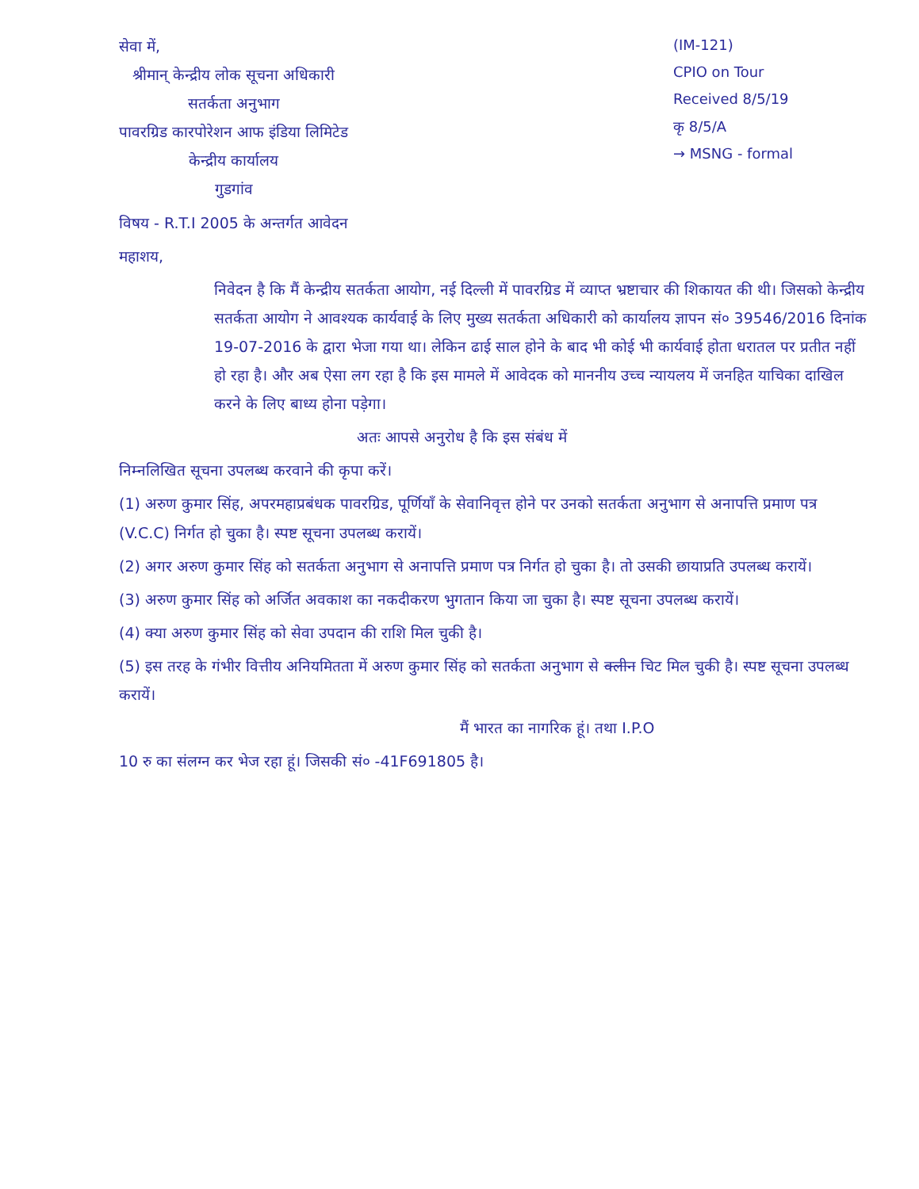सेवा में,
श्रीमान् केन्द्रीय लोक सूचना अधिकारी
सतर्कता अनुभाग
पावरग्रिड कारपोरेशन आफ इंडिया लिमिटेड
केन्द्रीय कार्यालय
गुडगांव
(IM-121)
CPIO on Tour
Received 8/5/19
कृ 8/5/A
→ MSNG - formal
विषय - R.T.I 2005 के अन्तर्गत आवेदन
महाशय,
निवेदन है कि मैं केन्द्रीय सतर्कता आयोग, नई दिल्ली में पावरग्रिड में व्याप्त भ्रष्टाचार की शिकायत की थी। जिसको केन्द्रीय सतर्कता आयोग ने आवश्यक कार्यवाई के लिए मुख्य सतर्कता अधिकारी को कार्यालय ज्ञापन सं० 39546/2016 दिनांक 19-07-2016 के द्वारा भेजा गया था। लेकिन ढाई साल होने के बाद भी कोई भी कार्यवाई होता धरातल पर प्रतीत नहीं हो रहा है। और अब ऐसा लग रहा है कि इस मामले में आवेदक को माननीय उच्च न्यायलय में जनहित याचिका दाखिल करने के लिए बाध्य होना पड़ेगा।
अतः आपसे अनुरोध है कि इस संबंध में
निम्नलिखित सूचना उपलब्ध करवाने की कृपा करें।
(1) अरुण कुमार सिंह, अपरमहाप्रबंधक पावरग्रिड, पूर्णियाँ के सेवानिवृत्त होने पर उनको सतर्कता अनुभाग से अनापत्ति प्रमाण पत्र (V.C.C) निर्गत हो चुका है। स्पष्ट सूचना उपलब्ध करायें।
(2) अगर अरुण कुमार सिंह को सतर्कता अनुभाग से अनापत्ति प्रमाण पत्र निर्गत हो चुका है। तो उसकी छायाप्रति उपलब्ध करायें।
(3) अरुण कुमार सिंह को अर्जित अवकाश का नकदीकरण भुगतान किया जा चुका है। स्पष्ट सूचना उपलब्ध करायें।
(4) क्या अरुण कुमार सिंह को सेवा उपदान की राशि मिल चुकी है।
(5) इस तरह के गंभीर वित्तीय अनियमितता में अरुण कुमार सिंह को सतर्कता अनुभाग से क्लीन चिट मिल चुकी है। स्पष्ट सूचना उपलब्ध करायें।
मैं भारत का नागरिक हूं। तथा I.P.O
10 रु का संलग्न कर भेज रहा हूं। जिसकी सं० -41F691805 है।